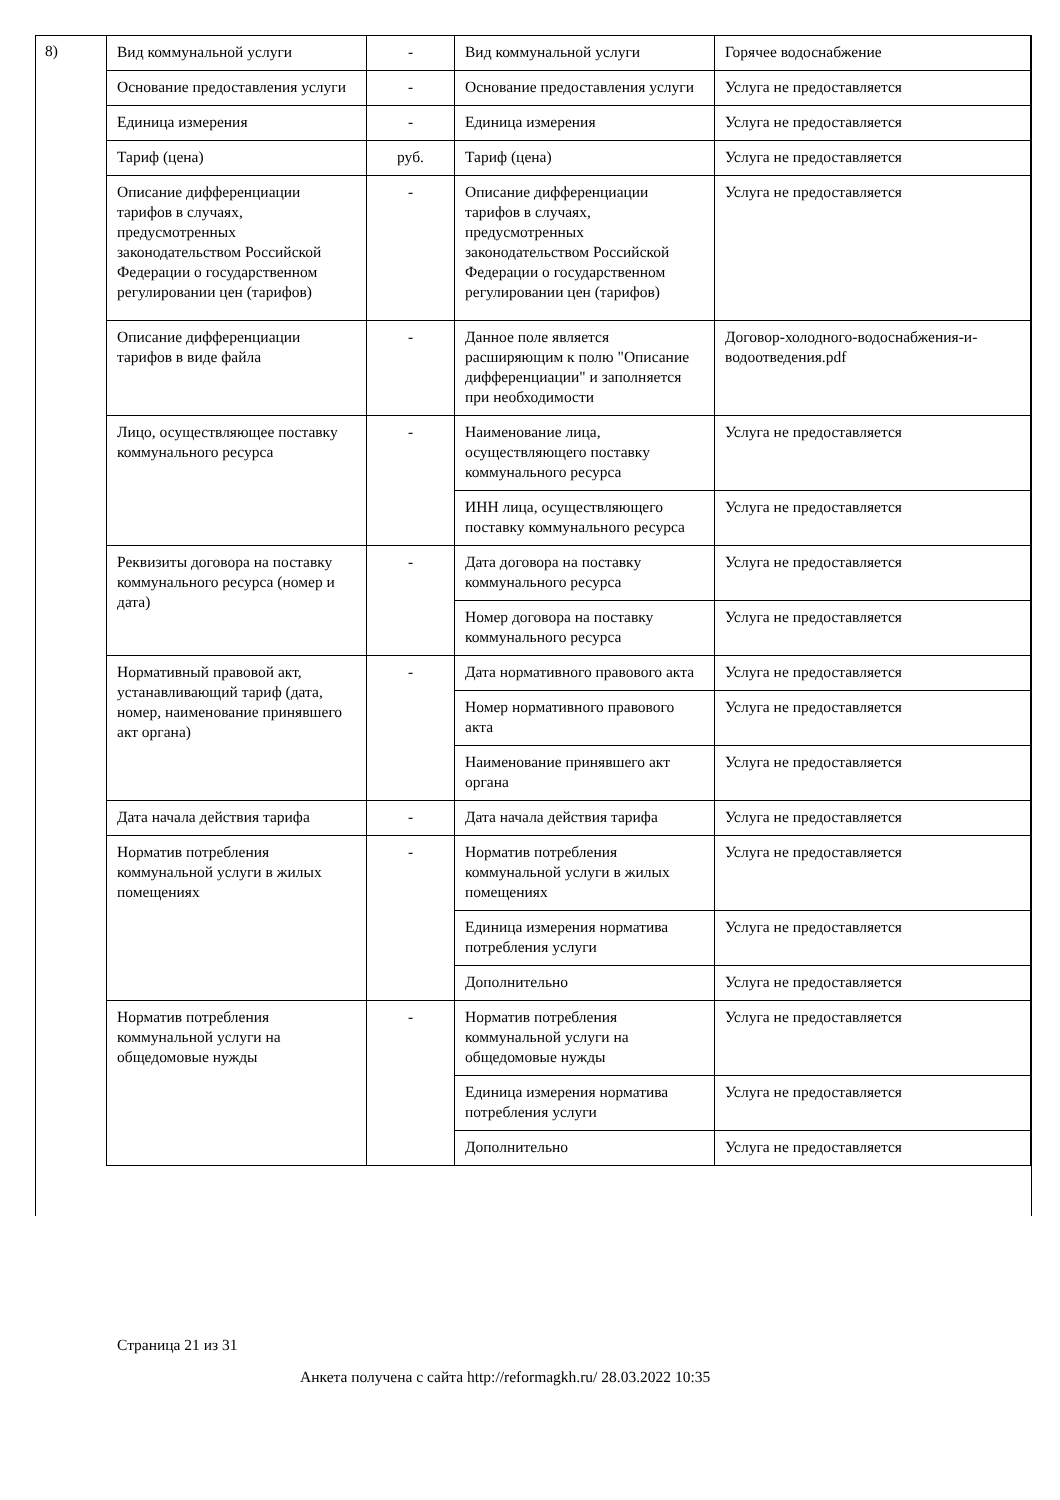8)
| Вид коммунальной услуги | - | Вид коммунальной услуги | Горячее водоснабжение |
| Основание предоставления услуги | - | Основание предоставления услуги | Услуга не предоставляется |
| Единица измерения | - | Единица измерения | Услуга не предоставляется |
| Тариф (цена) | руб. | Тариф (цена) | Услуга не предоставляется |
| Описание дифференциации тарифов в случаях, предусмотренных законодательством Российской Федерации о государственном регулировании цен (тарифов) | - | Описание дифференциации тарифов в случаях, предусмотренных законодательством Российской Федерации о государственном регулировании цен (тарифов) | Услуга не предоставляется |
| Описание дифференциации тарифов в виде файла | - | Данное поле является расширяющим к полю "Описание дифференциации" и заполняется при необходимости | Договор-холодного-водоснабжения-и-водоотведения.pdf |
| Лицо, осуществляющее поставку коммунального ресурса | - | Наименование лица, осуществляющего поставку коммунального ресурса | Услуга не предоставляется |
| | | ИНН лица, осуществляющего поставку коммунального ресурса | Услуга не предоставляется |
| Реквизиты договора на поставку коммунального ресурса (номер и дата) | - | Дата договора на поставку коммунального ресурса | Услуга не предоставляется |
| | | Номер договора на поставку коммунального ресурса | Услуга не предоставляется |
| Нормативный правовой акт, устанавливающий тариф (дата, номер, наименование принявшего акт органа) | - | Дата нормативного правового акта | Услуга не предоставляется |
| | | Номер нормативного правового акта | Услуга не предоставляется |
| | | Наименование принявшего акт органа | Услуга не предоставляется |
| Дата начала действия тарифа | - | Дата начала действия тарифа | Услуга не предоставляется |
| Норматив потребления коммунальной услуги в жилых помещениях | - | Норматив потребления коммунальной услуги в жилых помещениях | Услуга не предоставляется |
| | | Единица измерения норматива потребления услуги | Услуга не предоставляется |
| | | Дополнительно | Услуга не предоставляется |
| Норматив потребления коммунальной услуги на общедомовые нужды | - | Норматив потребления коммунальной услуги на общедомовые нужды | Услуга не предоставляется |
| | | Единица измерения норматива потребления услуги | Услуга не предоставляется |
| | | Дополнительно | Услуга не предоставляется |
Страница 21 из 31
Анкета получена с сайта http://reformagkh.ru/ 28.03.2022 10:35